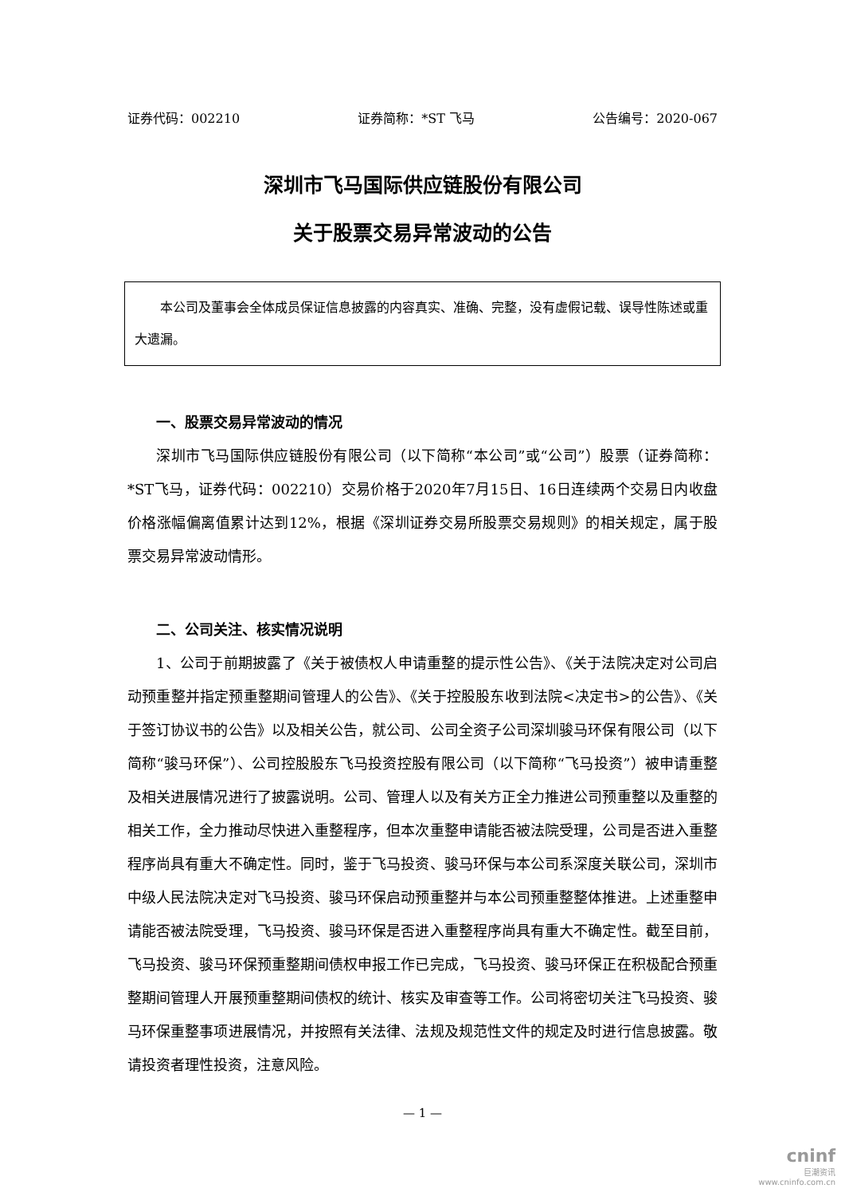证券代码：002210 证券简称：*ST 飞马 公告编号：2020-067
深圳市飞马国际供应链股份有限公司
关于股票交易异常波动的公告
本公司及董事会全体成员保证信息披露的内容真实、准确、完整，没有虚假记载、误导性陈述或重大遗漏。
一、股票交易异常波动的情况
深圳市飞马国际供应链股份有限公司（以下简称“本公司”或“公司”）股票（证券简称：*ST飞马，证券代码：002210）交易价格于2020年7月15日、16日连续两个交易日内收盘价格涨幅偏离值累计达到12%，根据《深圳证券交易所股票交易规则》的相关规定，属于股票交易异常波动情形。
二、公司关注、核实情况说明
1、公司于前期披露了《关于被债权人申请重整的提示性公告》、《关于法院决定对公司启动预重整并指定预重整期间管理人的公告》、《关于控股股东收到法院<决定书>的公告》、《关于签订协议书的公告》以及相关公告，就公司、公司全资子公司深圳骏马环保有限公司（以下简称“骏马环保”）、公司控股股东飞马投资控股有限公司（以下简称“飞马投资”）被申请重整及相关进展情况进行了披露说明。公司、管理人以及有关方正全力推进公司预重整以及重整的相关工作，全力推动尽快进入重整程序，但本次重整申请能否被法院受理，公司是否进入重整程序尚具有重大不确定性。同时，鉴于飞马投资、骏马环保与本公司系深度关联公司，深圳市中级人民法院决定对飞马投资、骏马环保启动预重整并与本公司预重整整体推进。上述重整申请能否被法院受理，飞马投资、骏马环保是否进入重整程序尚具有重大不确定性。截至目前，飞马投资、骏马环保预重整期间债权申报工作已完成，飞马投资、骏马环保正在积极配合预重整期间管理人开展预重整期间债权的统计、核实及审查等工作。公司将密切关注飞马投资、骏马环保重整事项进展情况，并按照有关法律、法规及规范性文件的规定及时进行信息披露。敬请投资者理性投资，注意风险。
— 1 —
cninf
巨潮资讯
www.cninfo.com.cn